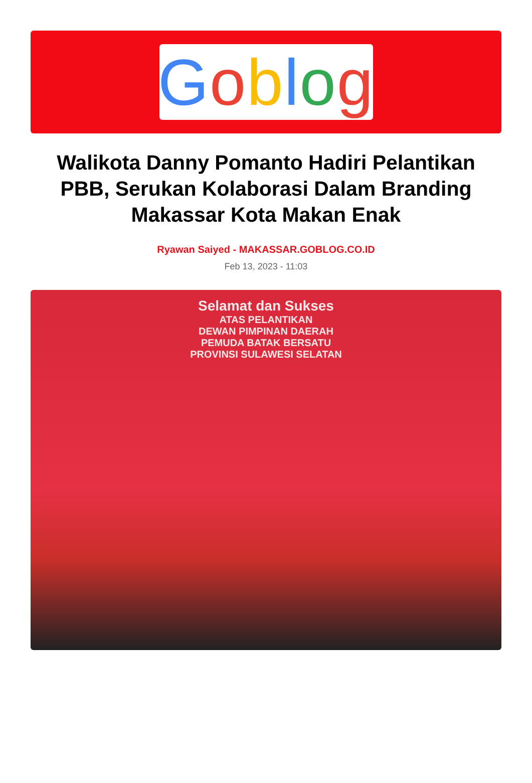Goblog
Walikota Danny Pomanto Hadiri Pelantikan PBB, Serukan Kolaborasi Dalam Branding Makassar Kota Makan Enak
Ryawan Saiyed - MAKASSAR.GOBLOG.CO.ID
Feb 13, 2023 - 11:03
Selamat dan Sukses
ATAS PELANTIKAN
DEWAN PIMPINAN DAERAH
PEMUDA BATAK BERSATU
PROVINSI SULAWESI SELATAN